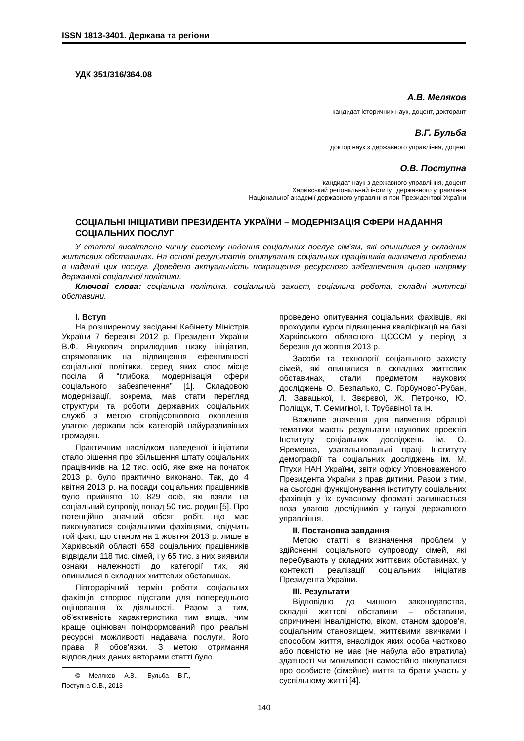ISSN 1813-3401. Держава та регіони
УДК 351/316/364.08
А.В. Меляков
кандидат історичних наук, доцент, докторант
В.Г. Бульба
доктор наук з державного управління, доцент
О.В. Поступна
кандидат наук з державного управління, доцент
Харківський регіональний інститут державного управління
Національної академії державного управління при Президентові України
СОЦІАЛЬНІ ІНІЦІАТИВИ ПРЕЗИДЕНТА УКРАЇНИ – МОДЕРНІЗАЦІЯ СФЕРИ НАДАННЯ СОЦІАЛЬНИХ ПОСЛУГ
У статті висвітлено чинну систему надання соціальних послуг сім’ям, які опинилися у складних життєвих обставинах. На основі результатів опитування соціальних працівників визначено проблеми в наданні цих послуг. Доведено актуальність покращення ресурсного забезпечення цього напряму державної соціальної політики.
Ключові слова: соціальна політика, соціальний захист, соціальна робота, складні життєві обставини.
I. Вступ
На розширеному засіданні Кабінету Міністрів України 7 березня 2012 р. Президент України В.Ф. Янукович оприлюднив низку ініціатив, спрямованих на підвищення ефективності соціальної політики, серед яких своє місце посіла й “глибока модернізація сфери соціального забезпечення” [1]. Складовою модернізації, зокрема, мав стати перегляд структури та роботи державних соціальних служб з метою стовідсоткового охоплення увагою держави всіх категорій найуразливіших громадян.
Практичним наслідком наведеної ініціативи стало рішення про збільшення штату соціальних працівників на 12 тис. осіб, яке вже на початок 2013 р. було практично виконано. Так, до 4 квітня 2013 р. на посади соціальних працівників було прийнято 10 829 осіб, які взяли на соціальний супровід понад 50 тис. родин [5]. Про потенційно значний обсяг робіт, що має виконуватися соціальними фахівцями, свідчить той факт, що станом на 1 жовтня 2013 р. лише в Харківській області 658 соціальних працівників відвідали 118 тис. сімей, і у 65 тис. з них виявили ознаки належності до категорії тих, які опинилися в складних життєвих обставинах.
Півторарічний термін роботи соціальних фахівців створює підстави для попереднього оцінювання їх діяльності. Разом з тим, об’єктивність характеристики тим вища, чим краще оцінювач поінформований про реальні ресурсні можливості надавача послуги, його права й обов’язки. З метою отримання відповідних даних авторами статті було
© Меляков А.В., Бульба В.Г., Поступна О.В., 2013
проведено опитування соціальних фахівців, які проходили курси підвищення кваліфікації на базі Харківського обласного ЦСССМ у період з березня до жовтня 2013 р.
Засоби та технології соціального захисту сімей, які опинилися в складних життєвих обставинах, стали предметом наукових досліджень О. Безпалько, С. Горбунової-Рубан, Л. Завацької, І. Звєрєвої, Ж. Петрочко, Ю. Поліщук, Т. Семигіної, І. Трубавіної та ін.
Важливе значення для вивчення обраної тематики мають результати наукових проектів Інституту соціальних досліджень ім. О. Яременка, узагальнювальні праці Інституту демографії та соціальних досліджень ім. М. Птухи НАН України, звіти офісу Уповноваженого Президента України з прав дитини. Разом з тим, на сьогодні функціонування інституту соціальних фахівців у їх сучасному форматі залишається поза увагою дослідників у галузі державного управління.
II. Постановка завдання
Метою статті є визначення проблем у здійсненні соціального супроводу сімей, які перебувають у складних життєвих обставинах, у контексті реалізації соціальних ініціатив Президента України.
III. Результати
Відповідно до чинного законодавства, складні життєві обставини – обставини, спричинені інвалідністю, віком, станом здоров’я, соціальним становищем, життєвими звичками і способом життя, внаслідок яких особа частково або повністю не має (не набула або втратила) здатності чи можливості самостійно піклуватися про особисте (сімейне) життя та брати участь у суспільному житті [4].
140